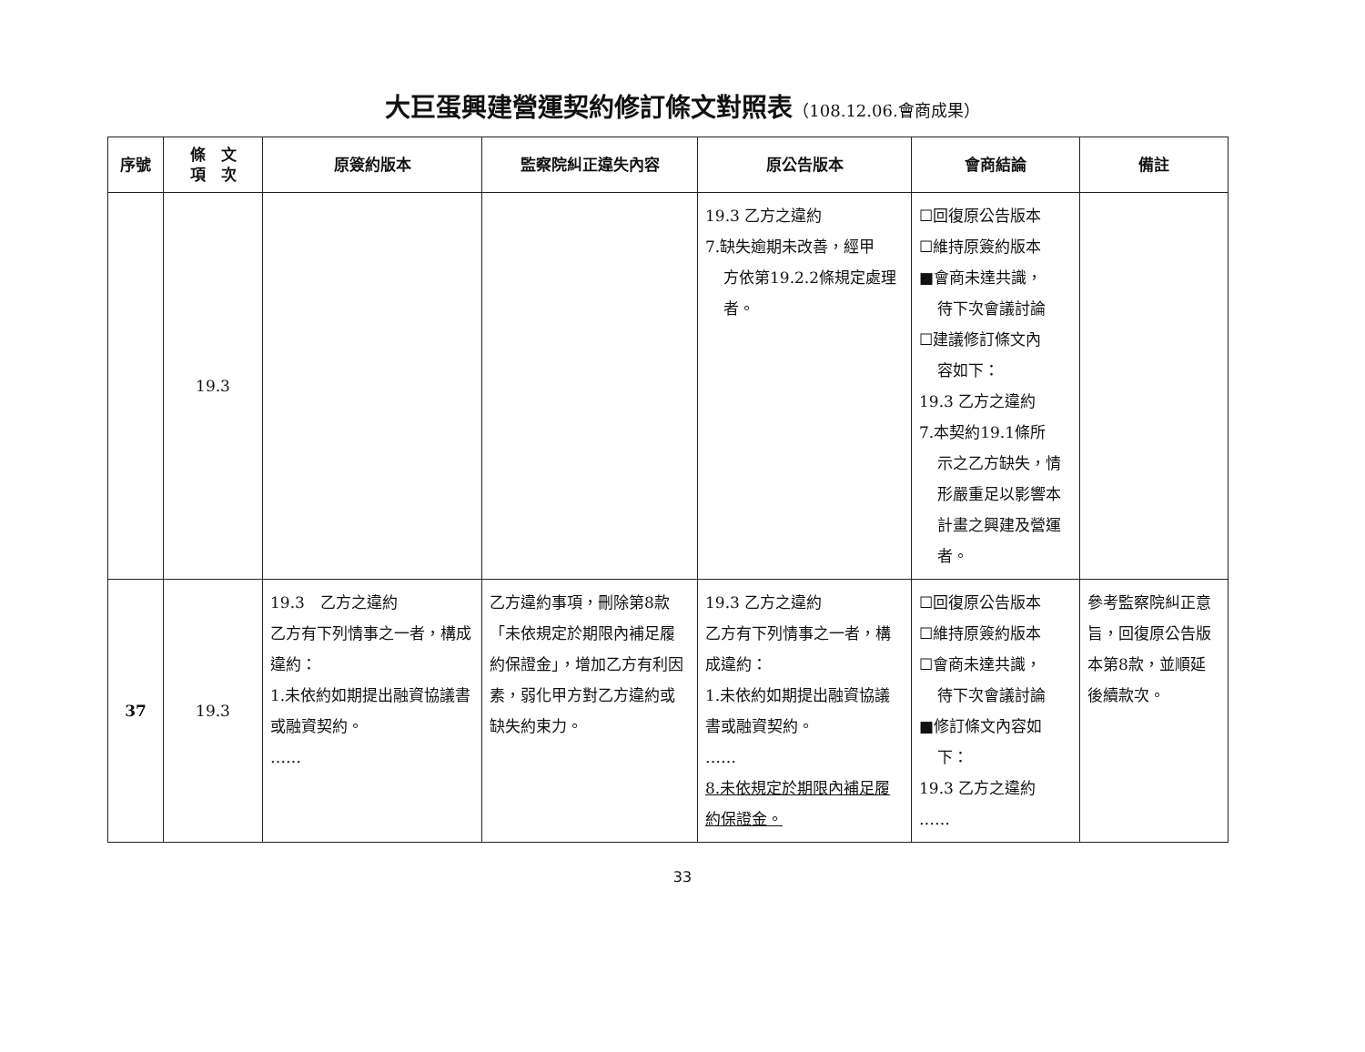大巨蛋興建營運契約修訂條文對照表（108.12.06.會商成果）
| 序號 | 條 文 項 次 | 原簽約版本 | 監察院糾正違失內容 | 原公告版本 | 會商結論 | 備註 |
| --- | --- | --- | --- | --- | --- | --- |
| | 19.3 | | | 19.3 乙方之違約 7.缺失逾期未改善，經甲 方依第19.2.2條規定處理者。 | ☐回復原公告版本 ☐維持原簽約版本 ■會商未達共識， 待下次會議討論 ☐建議修訂條文內 容如下： 19.3 乙方之違約 7.本契約19.1條所 示之乙方缺失，情形嚴重足以影響本計畫之興建及營運者。 | |
| 37 | 19.3 | 19.3 乙方之違約 乙方有下列情事之一者，構成違約： 1.未依約如期提出融資協議書或融資契約。 …… | 乙方違約事項，刪除第8款「未依規定於期限內補足履約保證金」，增加乙方有利因素，弱化甲方對乙方違約或缺失約束力。 | 19.3 乙方之違約 乙方有下列情事之一者，構成違約： 1.未依約如期提出融資協議書或融資契約。 …… 8.未依規定於期限內補足履約保證金。 | ☐回復原公告版本 ☐維持原簽約版本 ☐會商未達共識， 待下次會議討論 ■修訂條文內容如 下： 19.3 乙方之違約 …… | 參考監察院糾正意旨，回復原公告版本第8款，並順延後續款次。 |
33